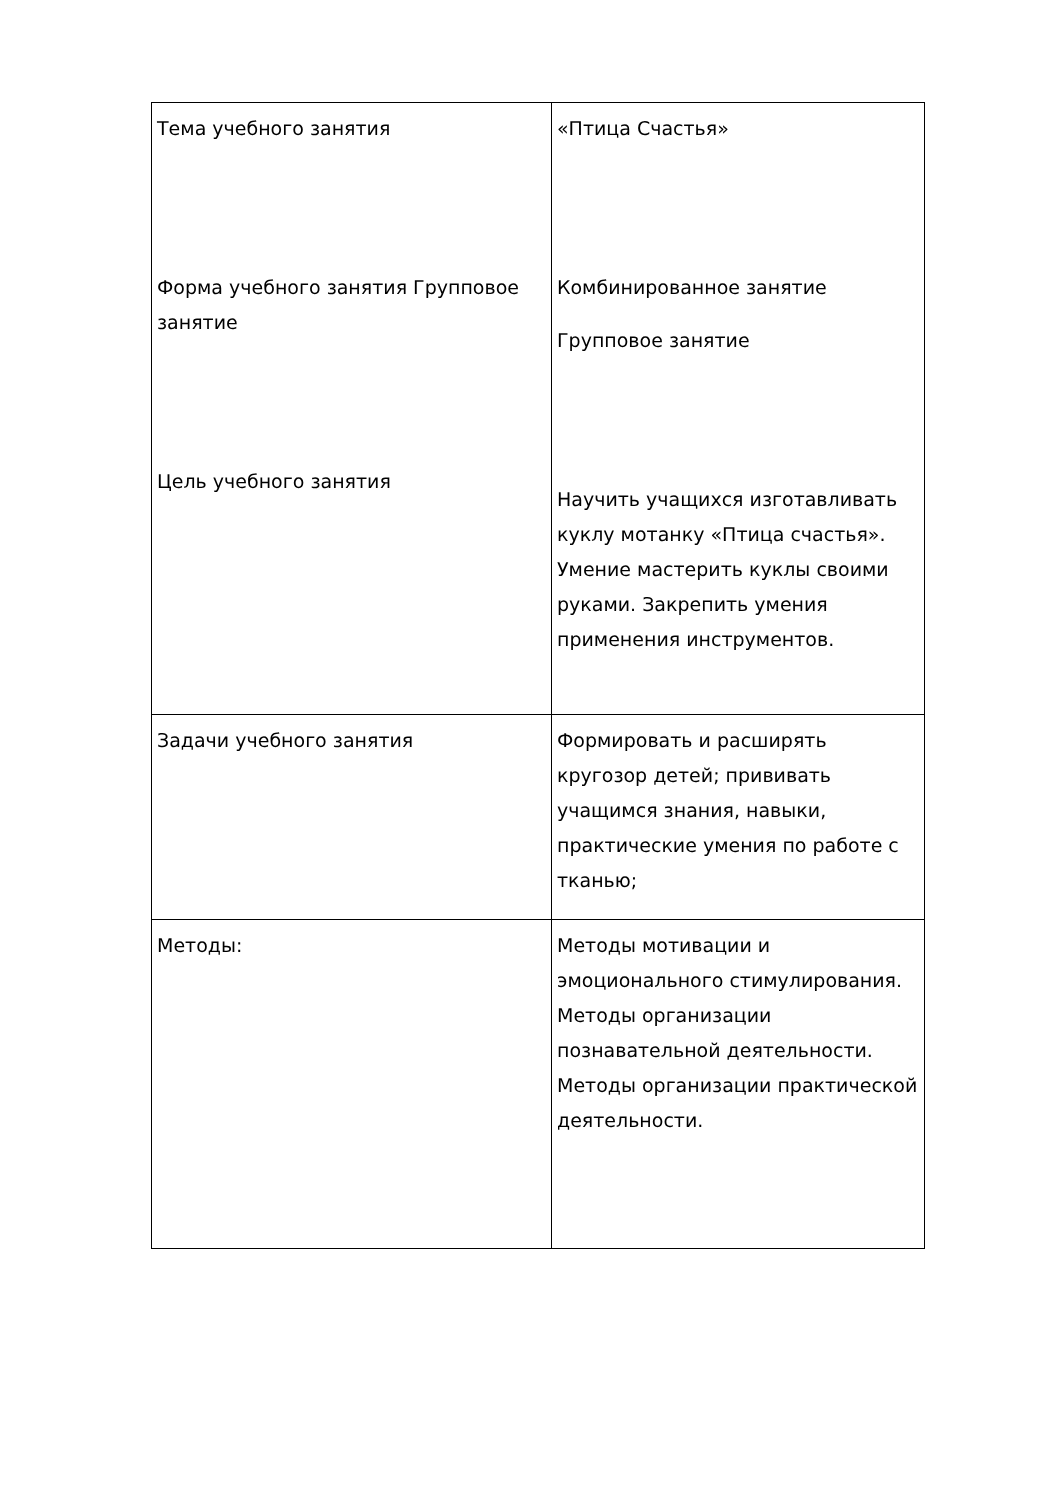| Тема учебного занятия Форма учебного занятия Групповое занятие Цель учебного занятия | «Птица Счастья» Комбинированное занятие Групповое занятие Научить учащихся изготавливать куклу мотанку «Птица счастья». Умение мастерить куклы своими руками. Закрепить умения применения инструментов. |
| Задачи учебного занятия | Формировать и расширять кругозор детей; прививать учащимся знания, навыки, практические умения по работе с тканью; |
| Методы: | Методы мотивации и эмоционального стимулирования. Методы организации познавательной деятельности. Методы организации практической деятельности. |